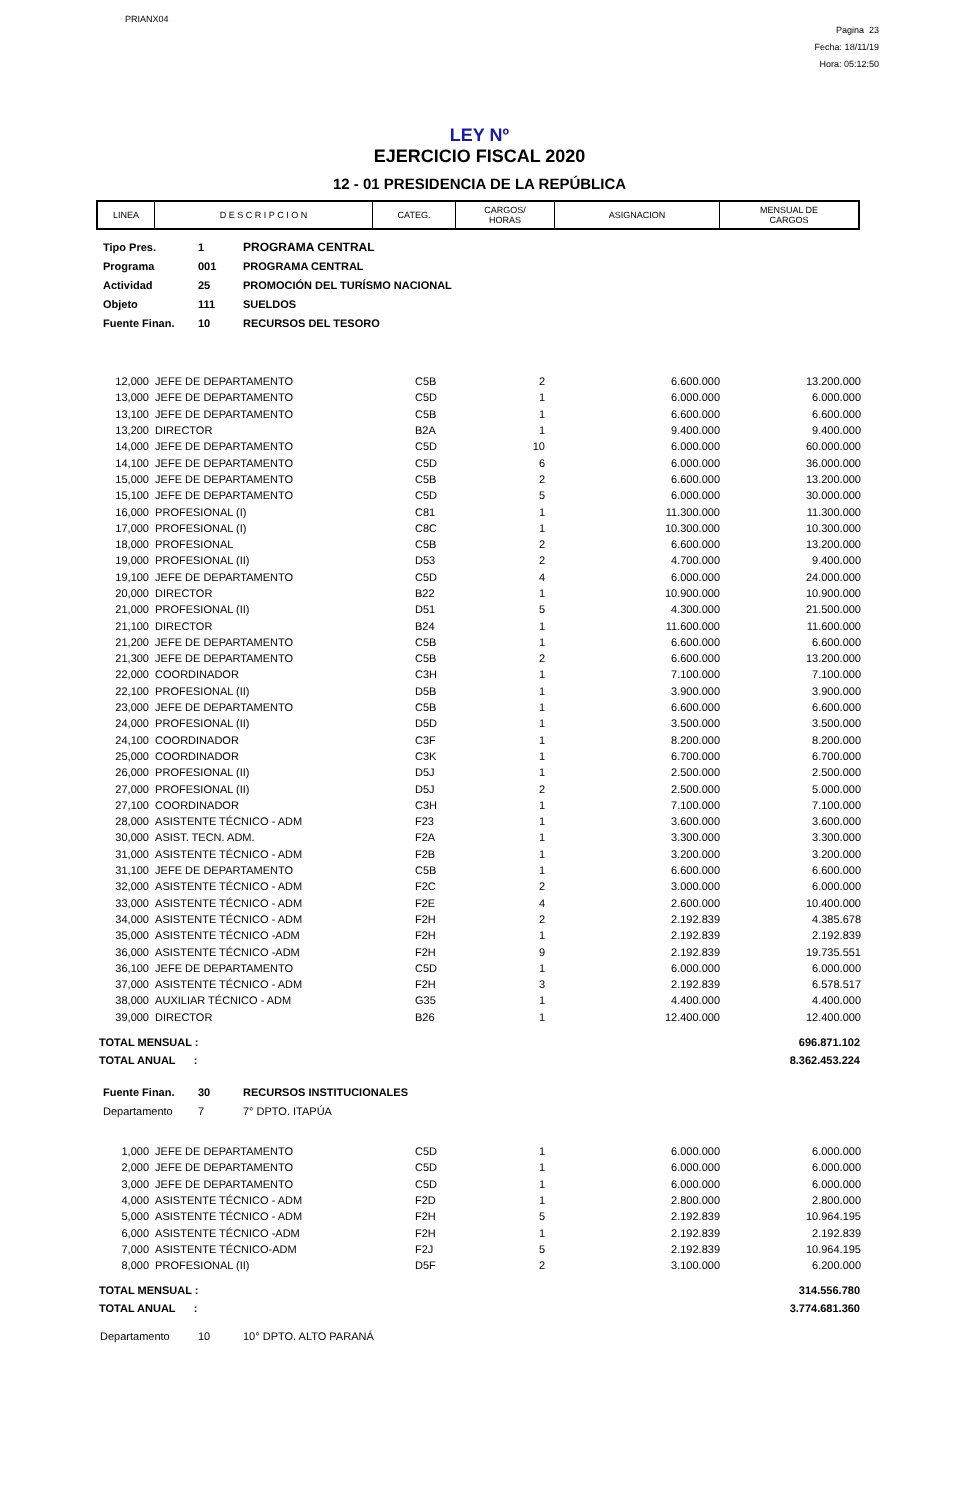PRIANX04
Pagina 23
Fecha: 18/11/19
Hora: 05:12:50
LEY Nº
EJERCICIO FISCAL 2020
12 - 01 PRESIDENCIA DE LA REPÚBLICA
| LINEA | D E S C R I P C I O N | CATEG. | CARGOS/ HORAS | ASIGNACION | MENSUAL DE CARGOS |
| Tipo Pres. | 1 | PROGRAMA CENTRAL |
| Programa | 001 | PROGRAMA CENTRAL |
| Actividad | 25 | PROMOCIÓN DEL TURÍSMO NACIONAL |
| Objeto | 111 | SUELDOS |
| Fuente Finan. | 10 | RECURSOS DEL TESORO |
| 12,000 | JEFE DE DEPARTAMENTO | C5B | 2 | 6.600.000 | 13.200.000 |
| 13,000 | JEFE DE DEPARTAMENTO | C5D | 1 | 6.000.000 | 6.000.000 |
| 13,100 | JEFE DE DEPARTAMENTO | C5B | 1 | 6.600.000 | 6.600.000 |
| 13,200 | DIRECTOR | B2A | 1 | 9.400.000 | 9.400.000 |
| 14,000 | JEFE DE DEPARTAMENTO | C5D | 10 | 6.000.000 | 60.000.000 |
| 14,100 | JEFE DE DEPARTAMENTO | C5D | 6 | 6.000.000 | 36.000.000 |
| 15,000 | JEFE DE DEPARTAMENTO | C5B | 2 | 6.600.000 | 13.200.000 |
| 15,100 | JEFE DE DEPARTAMENTO | C5D | 5 | 6.000.000 | 30.000.000 |
| 16,000 | PROFESIONAL (I) | C81 | 1 | 11.300.000 | 11.300.000 |
| 17,000 | PROFESIONAL (I) | C8C | 1 | 10.300.000 | 10.300.000 |
| 18,000 | PROFESIONAL | C5B | 2 | 6.600.000 | 13.200.000 |
| 19,000 | PROFESIONAL (II) | D53 | 2 | 4.700.000 | 9.400.000 |
| 19,100 | JEFE DE DEPARTAMENTO | C5D | 4 | 6.000.000 | 24.000.000 |
| 20,000 | DIRECTOR | B22 | 1 | 10.900.000 | 10.900.000 |
| 21,000 | PROFESIONAL (II) | D51 | 5 | 4.300.000 | 21.500.000 |
| 21,100 | DIRECTOR | B24 | 1 | 11.600.000 | 11.600.000 |
| 21,200 | JEFE DE DEPARTAMENTO | C5B | 1 | 6.600.000 | 6.600.000 |
| 21,300 | JEFE DE DEPARTAMENTO | C5B | 2 | 6.600.000 | 13.200.000 |
| 22,000 | COORDINADOR | C3H | 1 | 7.100.000 | 7.100.000 |
| 22,100 | PROFESIONAL (II) | D5B | 1 | 3.900.000 | 3.900.000 |
| 23,000 | JEFE DE DEPARTAMENTO | C5B | 1 | 6.600.000 | 6.600.000 |
| 24,000 | PROFESIONAL (II) | D5D | 1 | 3.500.000 | 3.500.000 |
| 24,100 | COORDINADOR | C3F | 1 | 8.200.000 | 8.200.000 |
| 25,000 | COORDINADOR | C3K | 1 | 6.700.000 | 6.700.000 |
| 26,000 | PROFESIONAL (II) | D5J | 1 | 2.500.000 | 2.500.000 |
| 27,000 | PROFESIONAL (II) | D5J | 2 | 2.500.000 | 5.000.000 |
| 27,100 | COORDINADOR | C3H | 1 | 7.100.000 | 7.100.000 |
| 28,000 | ASISTENTE TÉCNICO - ADM | F23 | 1 | 3.600.000 | 3.600.000 |
| 30,000 | ASIST. TECN. ADM. | F2A | 1 | 3.300.000 | 3.300.000 |
| 31,000 | ASISTENTE TÉCNICO - ADM | F2B | 1 | 3.200.000 | 3.200.000 |
| 31,100 | JEFE DE DEPARTAMENTO | C5B | 1 | 6.600.000 | 6.600.000 |
| 32,000 | ASISTENTE TÉCNICO - ADM | F2C | 2 | 3.000.000 | 6.000.000 |
| 33,000 | ASISTENTE TÉCNICO - ADM | F2E | 4 | 2.600.000 | 10.400.000 |
| 34,000 | ASISTENTE TÉCNICO - ADM | F2H | 2 | 2.192.839 | 4.385.678 |
| 35,000 | ASISTENTE TÉCNICO -ADM | F2H | 1 | 2.192.839 | 2.192.839 |
| 36,000 | ASISTENTE TÉCNICO -ADM | F2H | 9 | 2.192.839 | 19.735.551 |
| 36,100 | JEFE DE DEPARTAMENTO | C5D | 1 | 6.000.000 | 6.000.000 |
| 37,000 | ASISTENTE TÉCNICO - ADM | F2H | 3 | 2.192.839 | 6.578.517 |
| 38,000 | AUXILIAR TÉCNICO - ADM | G35 | 1 | 4.400.000 | 4.400.000 |
| 39,000 | DIRECTOR | B26 | 1 | 12.400.000 | 12.400.000 |
| TOTAL MENSUAL : | 696.871.102 |
| TOTAL ANUAL : | 8.362.453.224 |
| Fuente Finan. | 30 | RECURSOS INSTITUCIONALES |
| Departamento | 7 | 7° DPTO. ITAPÚA |
| 1,000 | JEFE DE DEPARTAMENTO | C5D | 1 | 6.000.000 | 6.000.000 |
| 2,000 | JEFE DE DEPARTAMENTO | C5D | 1 | 6.000.000 | 6.000.000 |
| 3,000 | JEFE DE DEPARTAMENTO | C5D | 1 | 6.000.000 | 6.000.000 |
| 4,000 | ASISTENTE TÉCNICO - ADM | F2D | 1 | 2.800.000 | 2.800.000 |
| 5,000 | ASISTENTE TÉCNICO - ADM | F2H | 5 | 2.192.839 | 10.964.195 |
| 6,000 | ASISTENTE TÉCNICO -ADM | F2H | 1 | 2.192.839 | 2.192.839 |
| 7,000 | ASISTENTE TÉCNICO-ADM | F2J | 5 | 2.192.839 | 10.964.195 |
| 8,000 | PROFESIONAL (II) | D5F | 2 | 3.100.000 | 6.200.000 |
| TOTAL MENSUAL : | 314.556.780 |
| TOTAL ANUAL : | 3.774.681.360 |
| Departamento | 10 | 10° DPTO. ALTO PARANÁ |